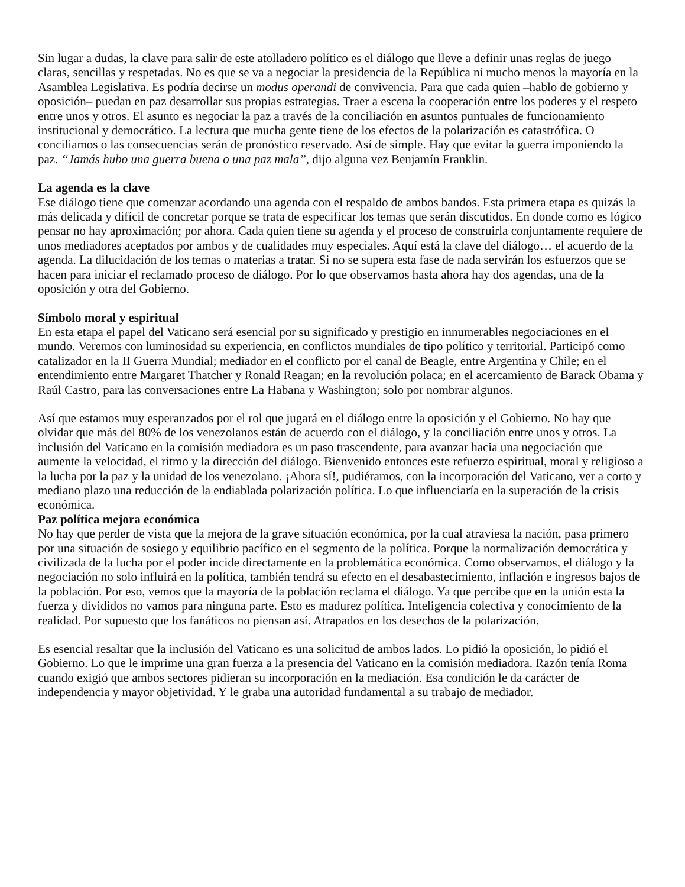Sin lugar a dudas, la clave para salir de este atolladero político es el diálogo que lleve a definir unas reglas de juego claras, sencillas y respetadas. No es que se va a negociar la presidencia de la República ni mucho menos la mayoría en la Asamblea Legislativa. Es podría decirse un modus operandi de convivencia. Para que cada quien –hablo de gobierno y oposición– puedan en paz desarrollar sus propias estrategias. Traer a escena la cooperación entre los poderes y el respeto entre unos y otros. El asunto es negociar la paz a través de la conciliación en asuntos puntuales de funcionamiento institucional y democrático. La lectura que mucha gente tiene de los efectos de la polarización es catastrófica. O conciliamos o las consecuencias serán de pronóstico reservado. Así de simple. Hay que evitar la guerra imponiendo la paz. “Jamás hubo una guerra buena o una paz mala”, dijo alguna vez Benjamín Franklin.
La agenda es la clave
Ese diálogo tiene que comenzar acordando una agenda con el respaldo de ambos bandos. Esta primera etapa es quizás la más delicada y difícil de concretar porque se trata de especificar los temas que serán discutidos. En donde como es lógico pensar no hay aproximación; por ahora. Cada quien tiene su agenda y el proceso de construirla conjuntamente requiere de unos mediadores aceptados por ambos y de cualidades muy especiales. Aquí está la clave del diálogo… el acuerdo de la agenda. La dilucidación de los temas o materias a tratar. Si no se supera esta fase de nada servirán los esfuerzos que se hacen para iniciar el reclamado proceso de diálogo. Por lo que observamos hasta ahora hay dos agendas, una de la oposición y otra del Gobierno.
Símbolo moral y espiritual
En esta etapa el papel del Vaticano será esencial por su significado y prestigio en innumerables negociaciones en el mundo. Veremos con luminosidad su experiencia, en conflictos mundiales de tipo político y territorial. Participó como catalizador en la II Guerra Mundial; mediador en el conflicto por el canal de Beagle, entre Argentina y Chile; en el entendimiento entre Margaret Thatcher y Ronald Reagan; en la revolución polaca; en el acercamiento de Barack Obama y Raúl Castro, para las conversaciones entre La Habana y Washington; solo por nombrar algunos.
Así que estamos muy esperanzados por el rol que jugará en el diálogo entre la oposición y el Gobierno. No hay que olvidar que más del 80% de los venezolanos están de acuerdo con el diálogo, y la conciliación entre unos y otros. La inclusión del Vaticano en la comisión mediadora es un paso trascendente, para avanzar hacia una negociación que aumente la velocidad, el ritmo y la dirección del diálogo. Bienvenido entonces este refuerzo espiritual, moral y religioso a la lucha por la paz y la unidad de los venezolano. ¡Ahora sí!, pudiéramos, con la incorporación del Vaticano, ver a corto y mediano plazo una reducción de la endiablada polarización política. Lo que influenciaría en la superación de la crisis económica.
Paz política mejora económica
No hay que perder de vista que la mejora de la grave situación económica, por la cual atraviesa la nación, pasa primero por una situación de sosiego y equilibrio pacífico en el segmento de la política. Porque la normalización democrática y civilizada de la lucha por el poder incide directamente en la problemática económica. Como observamos, el diálogo y la negociación no solo influirá en la política, también tendrá su efecto en el desabastecimiento, inflación e ingresos bajos de la población. Por eso, vemos que la mayoría de la población reclama el diálogo. Ya que percibe que en la unión esta la fuerza y divididos no vamos para ninguna parte. Esto es madurez política. Inteligencia colectiva y conocimiento de la realidad. Por supuesto que los fanáticos no piensan así. Atrapados en los desechos de la polarización.
Es esencial resaltar que la inclusión del Vaticano es una solicitud de ambos lados. Lo pidió la oposición, lo pidió el Gobierno. Lo que le imprime una gran fuerza a la presencia del Vaticano en la comisión mediadora. Razón tenía Roma cuando exigió que ambos sectores pidieran su incorporación en la mediación. Esa condición le da carácter de independencia y mayor objetividad. Y le graba una autoridad fundamental a su trabajo de mediador.